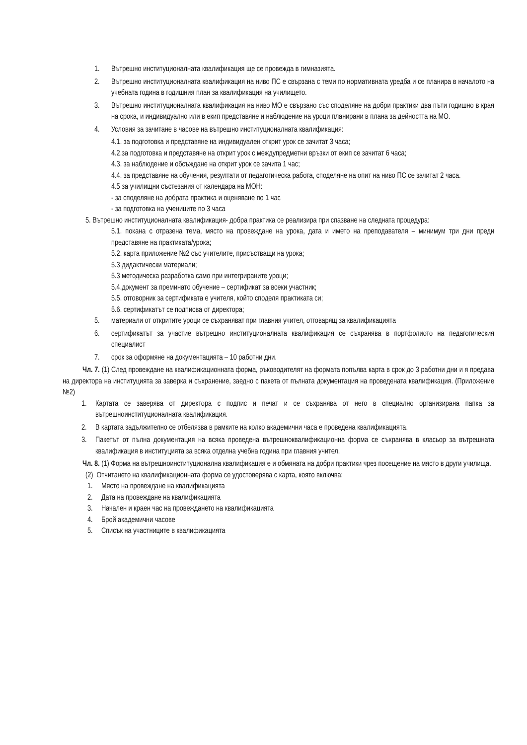1. Вътрешно институционалната квалификация ще се провежда в гимназията.
2. Вътрешно институционалната квалификация на ниво ПС е свързана с теми по нормативната уредба и се планира в началото на учебната година в годишния план за квалификация на училището.
3. Вътрешно институционалната квалификация на ниво МО е свързано със споделяне на добри практики два пъти годишно в края на срока, и индивидуално или в екип представяне и наблюдение на уроци планирани в плана за дейността на МО.
4. Условия за зачитане в часове на вътрешно институционалната квалификация:
4.1. за подготовка и представяне на индивидуален открит урок се зачитат 3 часа;
4.2.за подготовка и представяне на открит урок с междупредметни връзки от екип се зачитат 6 часа;
4.3. за наблюдение и обсъждане на открит урок се зачита 1 час;
4.4. за представяне на обучения, резултати от педагогическа работа, споделяне на опит на ниво ПС се зачитат 2 часа.
4.5 за училищни състезания от календара на МОН:
- за споделяне на добрата практика и оценяване по 1 час
- за подготовка на учениците по 3 часа
5. Вътрешно институционалната квалификация- добра практика се реализира при спазване на следната процедура:
5.1. покана с отразена тема, място на провеждане на урока, дата и името на преподавателя – минимум три дни преди представяне на практиката/урока;
5.2. карта приложение №2 със учителите, присъстващи на урока;
5.3 дидактически материали;
5.3 методическа разработка само при интегрираните уроци;
5.4.документ за преминато обучение – сертификат за всеки участник;
5.5. отговорник за сертификата е учителя, който споделя практиката си;
5.6. сертификатът се подписва от директора;
5. материали от откритите уроци се съхраняват при главния учител, отговарящ за квалификацията
6. сертификатът за участие вътрешно институционалната квалификация се съхранява в портфолиото на педагогическия специалист
7. срок за оформяне на документацията – 10 работни дни.
Чл. 7. (1) След провеждане на квалификационната форма, ръководителят на формата попълва карта в срок до 3 работни дни и я предава на директора на институцията за заверка и съхранение, заедно с пакета от пълната документация на проведената квалификация. (Приложение №2)
1. Картата се заверява от директора с подпис и печат и се съхранява от него в специално организирана папка за вътрешноинституционалната квалификация.
2. В картата задължително се отбелязва в рамките на колко академични часа е проведена квалификацията.
3. Пакетът от пълна документация на всяка проведена вътрешноквалификационна форма се съхранява в класьор за вътрешната квалификация в институцията за всяка отделна учебна година при главния учител.
Чл. 8. (1) Форма на вътрешноинституционална квалификация е и обмяната на добри практики чрез посещение на място в други училища.
(2) Отчитането на квалификационната форма се удостоверява с карта, която включва:
1. Място на провеждане на квалификацията
2. Дата на провеждане на квалификацията
3. Начален и краен час на провеждането на квалификацията
4. Брой академични часове
5. Списък на участниците в квалификацията